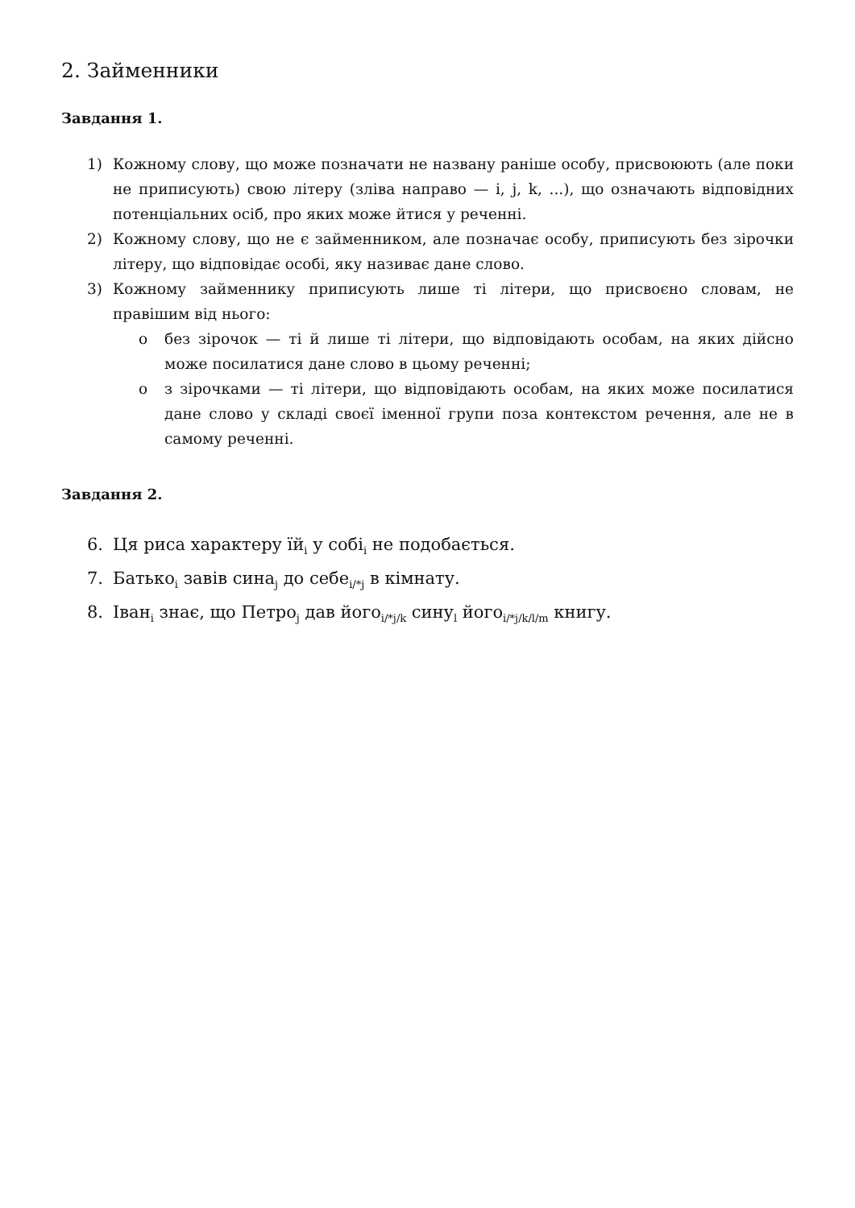2. Займенники
Завдання 1.
1) Кожному слову, що може позначати не названу раніше особу, присвоюють (але поки не приписують) свою літеру (зліва направо — i, j, k, ...), що означають відповідних потенціальних осіб, про яких може йтися у реченні.
2) Кожному слову, що не є займенником, але позначає особу, приписують без зірочки літеру, що відповідає особі, яку називає дане слово.
3) Кожному займеннику приписують лише ті літери, що присвоєно словам, не правішим від нього:
o без зірочок — ті й лише ті літери, що відповідають особам, на яких дійсно може посилатися дане слово в цьому реченні;
o з зірочками — ті літери, що відповідають особам, на яких може посилатися дане слово у складі своєї іменної групи поза контекстом речення, але не в самому реченні.
Завдання 2.
6. Ця риса характеру їй<sub>i</sub> у собі<sub>i</sub> не подобається.
7. Батько<sub>i</sub> завів сина<sub>j</sub> до себе<sub>i/*j</sub> в кімнату.
8. Іван<sub>i</sub> знає, що Петро<sub>j</sub> дав його<sub>i/*j/k</sub> сину<sub>l</sub> його<sub>i/*j/k/l/m</sub> книгу.